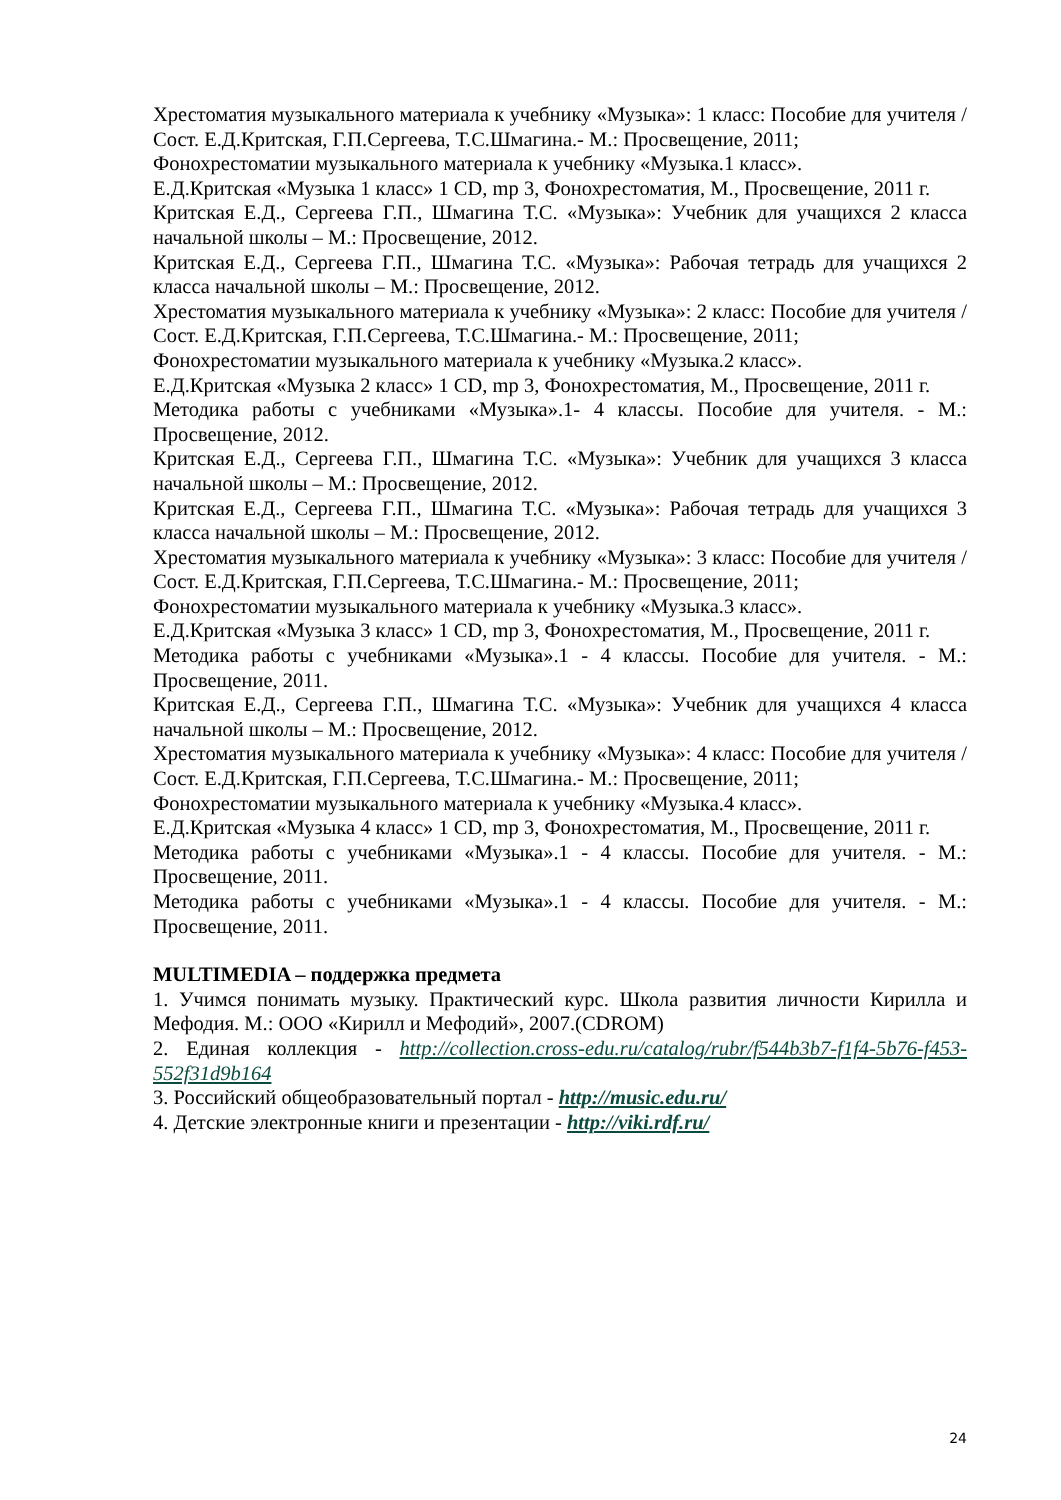Хрестоматия музыкального материала к учебнику «Музыка»: 1 класс: Пособие для учителя /Сост. Е.Д.Критская, Г.П.Сергеева, Т.С.Шмагина.- М.: Просвещение, 2011;
Фонохрестоматии музыкального материала к учебнику «Музыка.1 класс».
Е.Д.Критская «Музыка 1 класс» 1 CD, mp 3, Фонохрестоматия, М., Просвещение, 2011 г.
Критская Е.Д., Сергеева Г.П., Шмагина Т.С. «Музыка»: Учебник для учащихся 2 класса начальной школы – М.: Просвещение, 2012.
Критская Е.Д., Сергеева Г.П., Шмагина Т.С. «Музыка»: Рабочая тетрадь для учащихся 2 класса начальной школы – М.: Просвещение, 2012.
Хрестоматия музыкального материала к учебнику «Музыка»: 2 класс: Пособие для учителя /Сост. Е.Д.Критская, Г.П.Сергеева, Т.С.Шмагина.- М.: Просвещение, 2011;
Фонохрестоматии музыкального материала к учебнику «Музыка.2 класс».
Е.Д.Критская «Музыка 2 класс» 1 CD, mp 3, Фонохрестоматия, М., Просвещение, 2011 г.
Методика работы с учебниками «Музыка».1- 4 классы. Пособие для учителя. - М.: Просвещение, 2012.
Критская Е.Д., Сергеева Г.П., Шмагина Т.С. «Музыка»: Учебник для учащихся 3 класса начальной школы – М.: Просвещение, 2012.
Критская Е.Д., Сергеева Г.П., Шмагина Т.С. «Музыка»: Рабочая тетрадь для учащихся 3 класса начальной школы – М.: Просвещение, 2012.
Хрестоматия музыкального материала к учебнику «Музыка»: 3 класс: Пособие для учителя /Сост. Е.Д.Критская, Г.П.Сергеева, Т.С.Шмагина.- М.: Просвещение, 2011;
Фонохрестоматии музыкального материала к учебнику «Музыка.3 класс».
Е.Д.Критская «Музыка 3 класс» 1 CD, mp 3, Фонохрестоматия, М., Просвещение, 2011 г.
Методика работы с учебниками «Музыка».1 - 4 классы. Пособие для учителя. - М.: Просвещение, 2011.
Критская Е.Д., Сергеева Г.П., Шмагина Т.С. «Музыка»: Учебник для учащихся 4 класса начальной школы – М.: Просвещение, 2012.
Хрестоматия музыкального материала к учебнику «Музыка»: 4 класс: Пособие для учителя /Сост. Е.Д.Критская, Г.П.Сергеева, Т.С.Шмагина.- М.: Просвещение, 2011;
Фонохрестоматии музыкального материала к учебнику «Музыка.4 класс».
Е.Д.Критская «Музыка 4 класс» 1 CD, mp 3, Фонохрестоматия, М., Просвещение, 2011 г.
Методика работы с учебниками «Музыка».1 - 4 классы. Пособие для учителя. - М.: Просвещение, 2011.
Методика работы с учебниками «Музыка».1 - 4 классы. Пособие для учителя. - М.: Просвещение, 2011.
MULTIMEDIA – поддержка предмета
1. Учимся понимать музыку. Практический курс. Школа развития личности Кирилла и Мефодия. М.: ООО «Кирилл и Мефодий», 2007.(CDROM)
2. Единая коллекция - http://collection.cross-edu.ru/catalog/rubr/f544b3b7-f1f4-5b76-f453-552f31d9b164
3. Российский общеобразовательный портал - http://music.edu.ru/
4. Детские электронные книги и презентации - http://viki.rdf.ru/
24